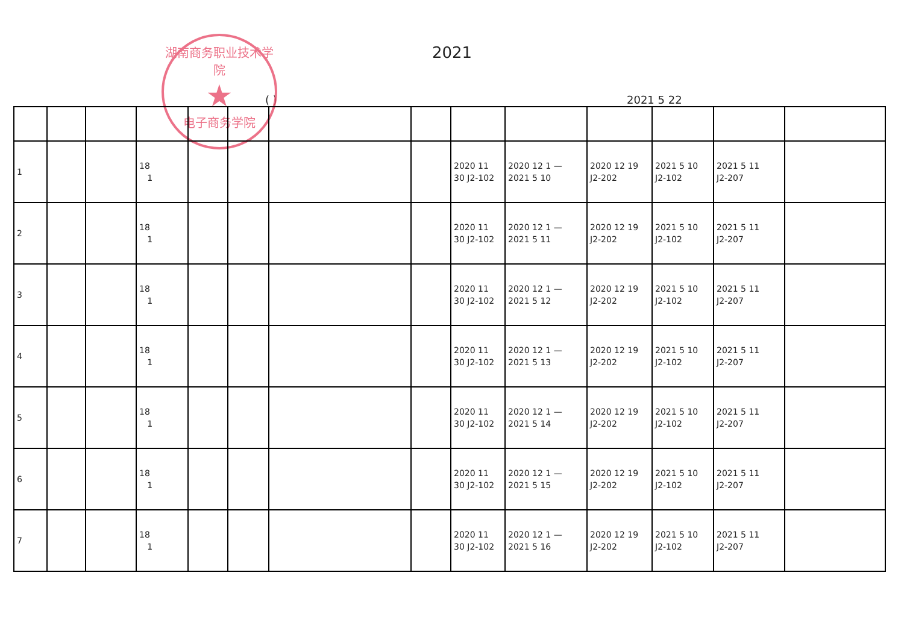湖南商务职业技术学院
★
电子商务学院
2021
( ) 2021 5 22
| 1 | | | 18 1 | | | | | 2020 11 30 J2-102 | 2020 12 1 — 2021 5 10 | 2020 12 19 J2-202 | 2021 5 10 J2-102 | 2021 5 11 J2-207 | |
| 2 | | | 18 1 | | | | | 2020 11 30 J2-102 | 2020 12 1 — 2021 5 11 | 2020 12 19 J2-202 | 2021 5 10 J2-102 | 2021 5 11 J2-207 | |
| 3 | | | 18 1 | | | | | 2020 11 30 J2-102 | 2020 12 1 — 2021 5 12 | 2020 12 19 J2-202 | 2021 5 10 J2-102 | 2021 5 11 J2-207 | |
| 4 | | | 18 1 | | | | | 2020 11 30 J2-102 | 2020 12 1 — 2021 5 13 | 2020 12 19 J2-202 | 2021 5 10 J2-102 | 2021 5 11 J2-207 | |
| 5 | | | 18 1 | | | | | 2020 11 30 J2-102 | 2020 12 1 — 2021 5 14 | 2020 12 19 J2-202 | 2021 5 10 J2-102 | 2021 5 11 J2-207 | |
| 6 | | | 18 1 | | | | | 2020 11 30 J2-102 | 2020 12 1 — 2021 5 15 | 2020 12 19 J2-202 | 2021 5 10 J2-102 | 2021 5 11 J2-207 | |
| 7 | | | 18 1 | | | | | 2020 11 30 J2-102 | 2020 12 1 — 2021 5 16 | 2020 12 19 J2-202 | 2021 5 10 J2-102 | 2021 5 11 J2-207 | |